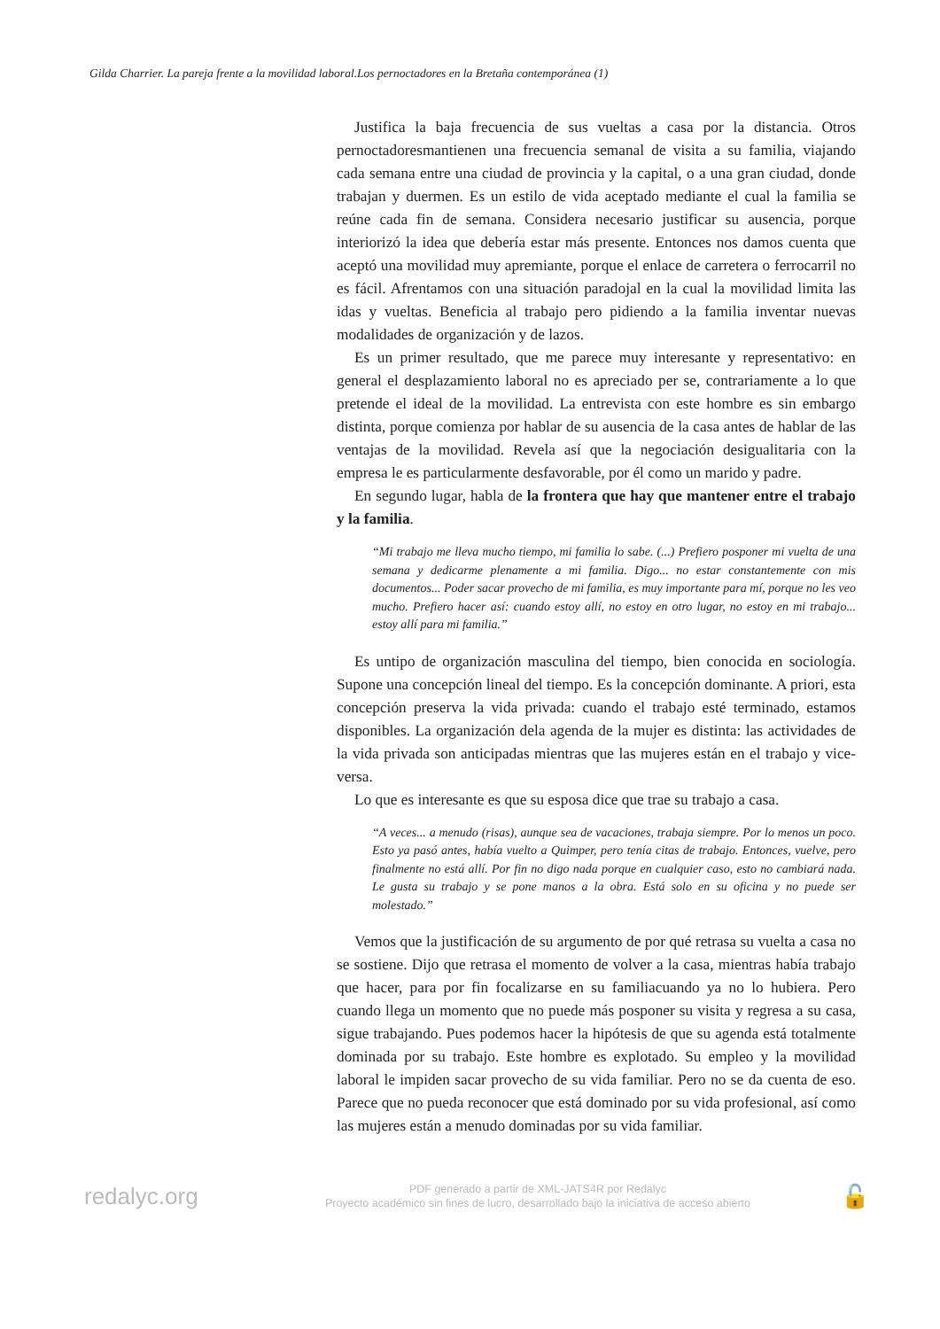Gilda Charrier. La pareja frente a la movilidad laboral.Los pernoctadores en la Bretaña contemporánea (1)
Justifica la baja frecuencia de sus vueltas a casa por la distancia. Otros pernoctadoresmantienen una frecuencia semanal de visita a su familia, viajando cada semana entre una ciudad de provincia y la capital, o a una gran ciudad, donde trabajan y duermen. Es un estilo de vida aceptado mediante el cual la familia se reúne cada fin de semana. Considera necesario justificar su ausencia, porque interiorizó la idea que debería estar más presente. Entonces nos damos cuenta que aceptó una movilidad muy apremiante, porque el enlace de carretera o ferrocarril no es fácil. Afrentamos con una situación paradojal en la cual la movilidad limita las idas y vueltas. Beneficia al trabajo pero pidiendo a la familia inventar nuevas modalidades de organización y de lazos.
Es un primer resultado, que me parece muy interesante y representativo: en general el desplazamiento laboral no es apreciado per se, contrariamente a lo que pretende el ideal de la movilidad. La entrevista con este hombre es sin embargo distinta, porque comienza por hablar de su ausencia de la casa antes de hablar de las ventajas de la movilidad. Revela así que la negociación desigualitaria con la empresa le es particularmente desfavorable, por él como un marido y padre.
En segundo lugar, habla de la frontera que hay que mantener entre el trabajo y la familia.
“Mi trabajo me lleva mucho tiempo, mi familia lo sabe. (...) Prefiero posponer mi vuelta de una semana y dedicarme plenamente a mi familia. Digo... no estar constantemente con mis documentos... Poder sacar provecho de mi familia, es muy importante para mí, porque no les veo mucho. Prefiero hacer así: cuando estoy allí, no estoy en otro lugar, no estoy en mi trabajo... estoy allí para mi familia.”
Es untipo de organización masculina del tiempo, bien conocida en sociología. Supone una concepción lineal del tiempo. Es la concepción dominante. A priori, esta concepción preserva la vida privada: cuando el trabajo esté terminado, estamos disponibles. La organización dela agenda de la mujer es distinta: las actividades de la vida privada son anticipadas mientras que las mujeres están en el trabajo y vice-versa.
Lo que es interesante es que su esposa dice que trae su trabajo a casa.
“A veces... a menudo (risas), aunque sea de vacaciones, trabaja siempre. Por lo menos un poco. Esto ya pasó antes, había vuelto a Quimper, pero tenía citas de trabajo. Entonces, vuelve, pero finalmente no está allí. Por fin no digo nada porque en cualquier caso, esto no cambiará nada. Le gusta su trabajo y se pone manos a la obra. Está solo en su oficina y no puede ser molestado.”
Vemos que la justificación de su argumento de por qué retrasa su vuelta a casa no se sostiene. Dijo que retrasa el momento de volver a la casa, mientras había trabajo que hacer, para por fin focalizarse en su familiacuando ya no lo hubiera. Pero cuando llega un momento que no puede más posponer su visita y regresa a su casa, sigue trabajando. Pues podemos hacer la hipótesis de que su agenda está totalmente dominada por su trabajo. Este hombre es explotado. Su empleo y la movilidad laboral le impiden sacar provecho de su vida familiar. Pero no se da cuenta de eso. Parece que no pueda reconocer que está dominado por su vida profesional, así como las mujeres están a menudo dominadas por su vida familiar.
redalyc.org
PDF generado a partir de XML-JATS4R por Redalyc
Proyecto académico sin fines de lucro, desarrollado bajo la iniciativa de acceso abierto
🔓